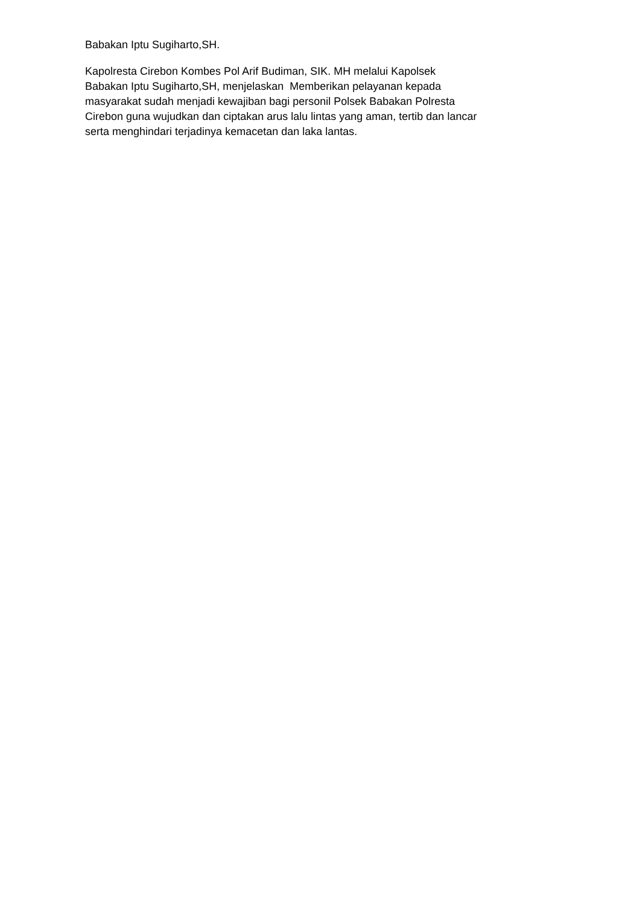Babakan Iptu Sugiharto,SH.
Kapolresta Cirebon Kombes Pol Arif Budiman, SIK. MH melalui Kapolsek
Babakan Iptu Sugiharto,SH, menjelaskan Memberikan pelayanan kepada
masyarakat sudah menjadi kewajiban bagi personil Polsek Babakan Polresta
Cirebon guna wujudkan dan ciptakan arus lalu lintas yang aman, tertib dan lancar
serta menghindari terjadinya kemacetan dan laka lantas.